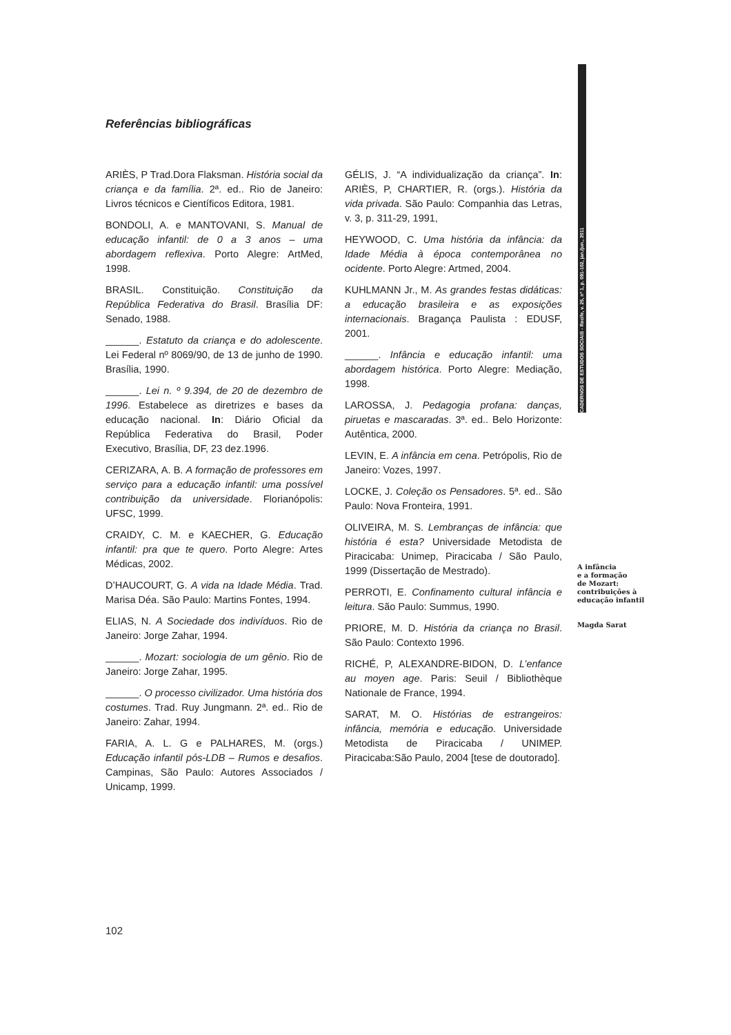CADERNOS DE ESTUDOS SOCIAIS - Recife, v. 25, nº 1, p. 091-102, jan./jun., 2011
Referências bibliográficas
ARIÈS, P Trad.Dora Flaksman. História social da criança e da família. 2ª. ed.. Rio de Janeiro: Livros técnicos e Científicos Editora, 1981.
BONDOLI, A. e MANTOVANI, S. Manual de educação infantil: de 0 a 3 anos – uma abordagem reflexiva. Porto Alegre: ArtMed, 1998.
BRASIL. Constituição. Constituição da República Federativa do Brasil. Brasília DF: Senado, 1988.
______. Estatuto da criança e do adolescente. Lei Federal nº 8069/90, de 13 de junho de 1990. Brasília, 1990.
______. Lei n. º 9.394, de 20 de dezembro de 1996. Estabelece as diretrizes e bases da educação nacional. In: Diário Oficial da República Federativa do Brasil, Poder Executivo, Brasília, DF, 23 dez.1996.
CERIZARA, A. B. A formação de professores em serviço para a educação infantil: uma possível contribuição da universidade. Florianópolis: UFSC, 1999.
CRAIDY, C. M. e KAECHER, G. Educação infantil: pra que te quero. Porto Alegre: Artes Médicas, 2002.
D’HAUCOURT, G. A vida na Idade Média. Trad. Marisa Déa. São Paulo: Martins Fontes, 1994.
ELIAS, N. A Sociedade dos indivíduos. Rio de Janeiro: Jorge Zahar, 1994.
______. Mozart: sociologia de um gênio. Rio de Janeiro: Jorge Zahar, 1995.
______. O processo civilizador. Uma história dos costumes. Trad. Ruy Jungmann. 2ª. ed.. Rio de Janeiro: Zahar, 1994.
FARIA, A. L. G e PALHARES, M. (orgs.) Educação infantil pós-LDB – Rumos e desafios. Campinas, São Paulo: Autores Associados / Unicamp, 1999.
GÉLIS, J. “A individualização da criança”. In: ARIÈS, P, CHARTIER, R. (orgs.). História da vida privada. São Paulo: Companhia das Letras, v. 3, p. 311-29, 1991,
HEYWOOD, C. Uma história da infância: da Idade Média à época contemporânea no ocidente. Porto Alegre: Artmed, 2004.
KUHLMANN Jr., M. As grandes festas didáticas: a educação brasileira e as exposições internacionais. Bragança Paulista : EDUSF, 2001.
______. Infância e educação infantil: uma abordagem histórica. Porto Alegre: Mediação, 1998.
LAROSSA, J. Pedagogia profana: danças, piruetas e mascaradas. 3ª. ed.. Belo Horizonte: Autêntica, 2000.
LEVIN, E. A infância em cena. Petrópolis, Rio de Janeiro: Vozes, 1997.
LOCKE, J. Coleção os Pensadores. 5ª. ed.. São Paulo: Nova Fronteira, 1991.
OLIVEIRA, M. S. Lembranças de infância: que história é esta? Universidade Metodista de Piracicaba: Unimep, Piracicaba / São Paulo, 1999 (Dissertação de Mestrado).
PERROTI, E. Confinamento cultural infância e leitura. São Paulo: Summus, 1990.
PRIORE, M. D. História da criança no Brasil. São Paulo: Contexto 1996.
RICHÉ, P, ALEXANDRE-BIDON, D. L’enfance au moyen age. Paris: Seuil / Bibliothèque Nationale de France, 1994.
SARAT, M. O. Histórias de estrangeiros: infância, memória e educação. Universidade Metodista de Piracicaba / UNIMEP. Piracicaba:São Paulo, 2004 [tese de doutorado].
A infância
e a formação
de Mozart:
contribuições à
educação infantil
Magda Sarat
102